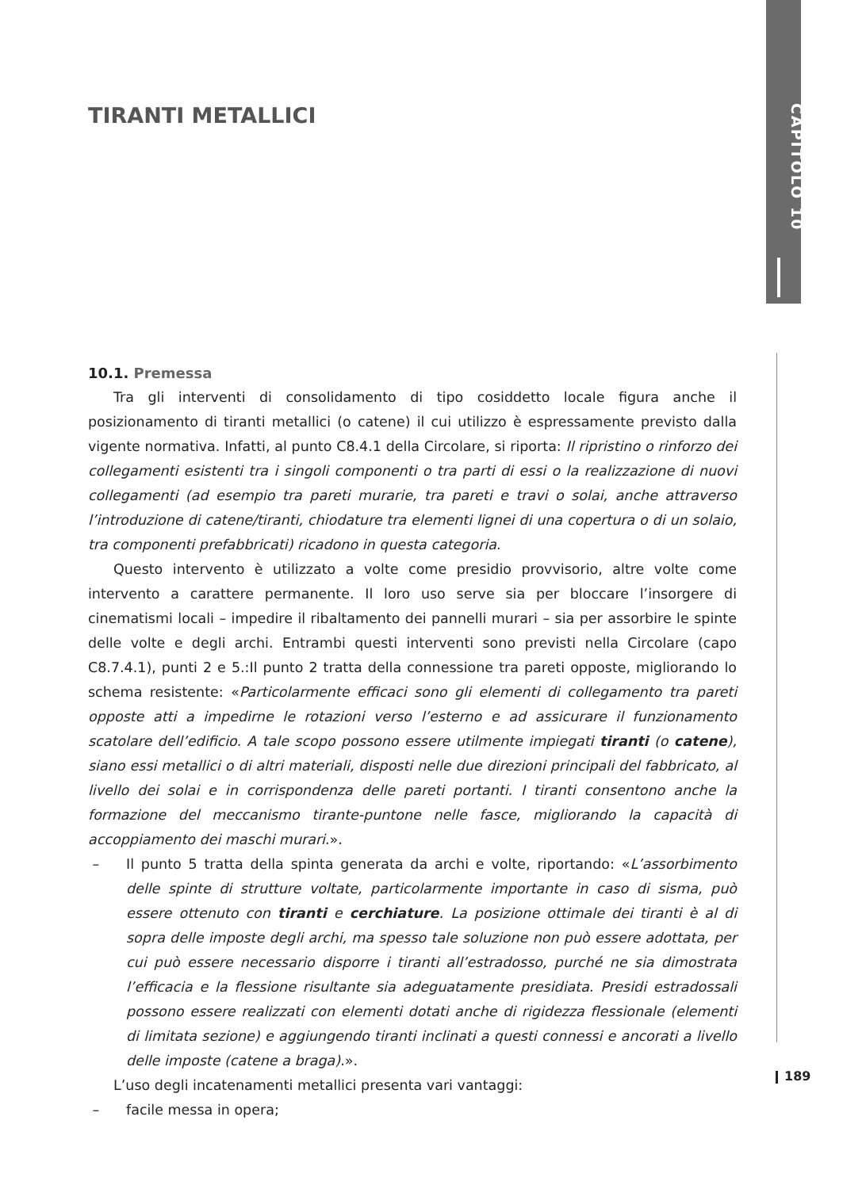CAPITOLO 10
TIRANTI METALLICI
10.1. Premessa
Tra gli interventi di consolidamento di tipo cosiddetto locale figura anche il posizionamento di tiranti metallici (o catene) il cui utilizzo è espressamente previsto dalla vigente normativa. Infatti, al punto C8.4.1 della Circolare, si riporta: Il ripristino o rinforzo dei collegamenti esistenti tra i singoli componenti o tra parti di essi o la realizzazione di nuovi collegamenti (ad esempio tra pareti murarie, tra pareti e travi o solai, anche attraverso l’introduzione di catene/tiranti, chiodature tra elementi lignei di una copertura o di un solaio, tra componenti prefabbricati) ricadono in questa categoria.
Questo intervento è utilizzato a volte come presidio provvisorio, altre volte come intervento a carattere permanente. Il loro uso serve sia per bloccare l’insorgere di cinematismi locali – impedire il ribaltamento dei pannelli murari – sia per assorbire le spinte delle volte e degli archi. Entrambi questi interventi sono previsti nella Circolare (capo C8.7.4.1), punti 2 e 5.:Il punto 2 tratta della connessione tra pareti opposte, migliorando lo schema resistente: «Particolarmente efficaci sono gli elementi di collegamento tra pareti opposte atti a impedirne le rotazioni verso l’esterno e ad assicurare il funzionamento scatolare dell’edificio. A tale scopo possono essere utilmente impiegati tiranti (o catene), siano essi metallici o di altri materiali, disposti nelle due direzioni principali del fabbricato, al livello dei solai e in corrispondenza delle pareti portanti. I tiranti consentono anche la formazione del meccanismo tirante-puntone nelle fasce, migliorando la capacità di accoppiamento dei maschi murari.».
– Il punto 5 tratta della spinta generata da archi e volte, riportando: «L’assorbimento delle spinte di strutture voltate, particolarmente importante in caso di sisma, può essere ottenuto con tiranti e cerchiature. La posizione ottimale dei tiranti è al di sopra delle imposte degli archi, ma spesso tale soluzione non può essere adottata, per cui può essere necessario disporre i tiranti all’estradosso, purché ne sia dimostrata l’efficacia e la flessione risultante sia adeguatamente presidiata. Presidi estradossali possono essere realizzati con elementi dotati anche di rigidezza flessionale (elementi di limitata sezione) e aggiungendo tiranti inclinati a questi connessi e ancorati a livello delle imposte (catene a braga).».
L’uso degli incatenamenti metallici presenta vari vantaggi:
– facile messa in opera;
189